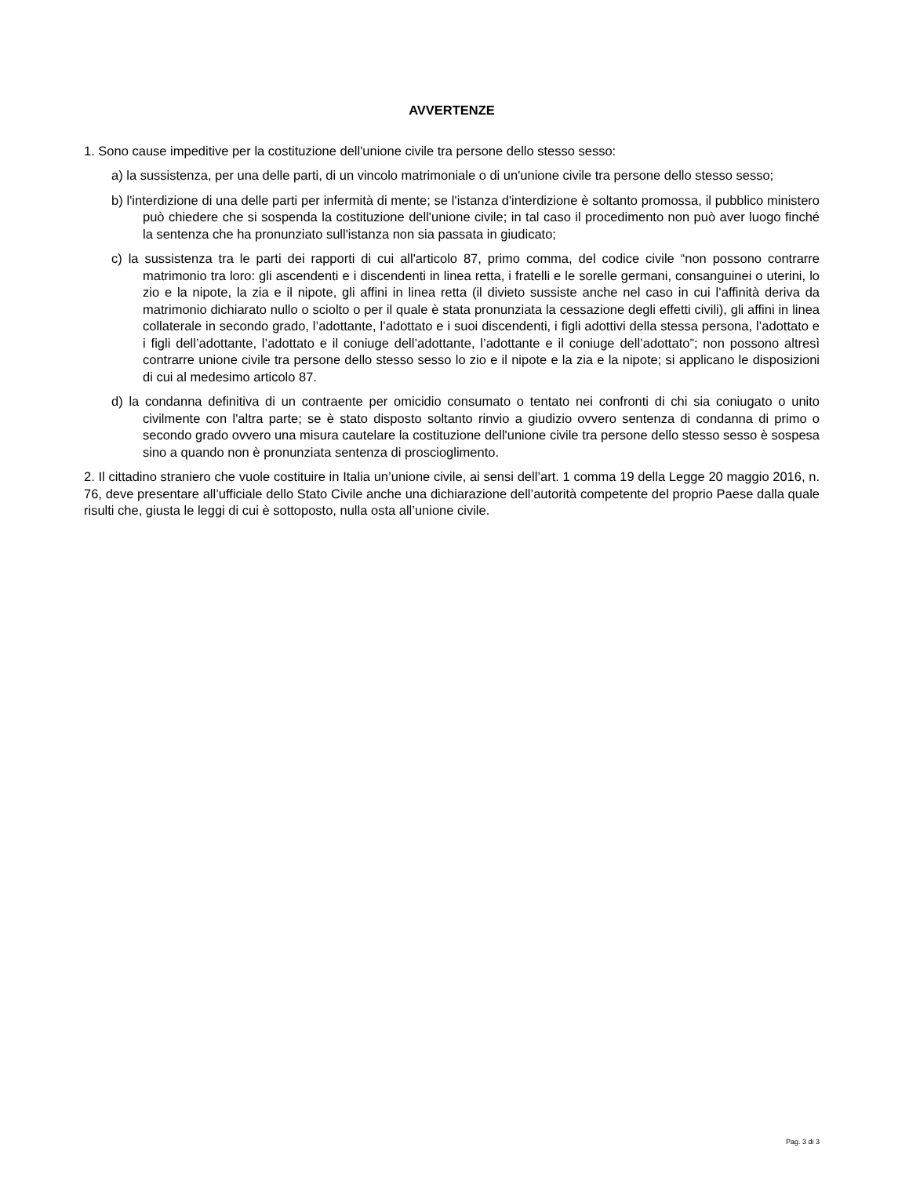AVVERTENZE
1. Sono cause impeditive per la costituzione dell'unione civile tra persone dello stesso sesso:
a) la sussistenza, per una delle parti, di un vincolo matrimoniale o di un'unione civile tra persone dello stesso sesso;
b) l'interdizione di una delle parti per infermità di mente; se l'istanza d'interdizione è soltanto promossa, il pubblico ministero può chiedere che si sospenda la costituzione dell'unione civile; in tal caso il procedimento non può aver luogo finché la sentenza che ha pronunziato sull'istanza non sia passata in giudicato;
c) la sussistenza tra le parti dei rapporti di cui all'articolo 87, primo comma, del codice civile “non possono contrarre matrimonio tra loro: gli ascendenti e i discendenti in linea retta, i fratelli e le sorelle germani, consanguinei o uterini, lo zio e la nipote, la zia e il nipote, gli affini in linea retta (il divieto sussiste anche nel caso in cui l’affinità deriva da matrimonio dichiarato nullo o sciolto o per il quale è stata pronunziata la cessazione degli effetti civili), gli affini in linea collaterale in secondo grado, l’adottante, l’adottato e i suoi discendenti, i figli adottivi della stessa persona, l’adottato e i figli dell’adottante, l’adottato e il coniuge dell’adottante, l’adottante e il coniuge dell’adottato”; non possono altresì contrarre unione civile tra persone dello stesso sesso lo zio e il nipote e la zia e la nipote; si applicano le disposizioni di cui al medesimo articolo 87.
d) la condanna definitiva di un contraente per omicidio consumato o tentato nei confronti di chi sia coniugato o unito civilmente con l'altra parte; se è stato disposto soltanto rinvio a giudizio ovvero sentenza di condanna di primo o secondo grado ovvero una misura cautelare la costituzione dell'unione civile tra persone dello stesso sesso è sospesa sino a quando non è pronunziata sentenza di proscioglimento.
2. Il cittadino straniero che vuole costituire in Italia un’unione civile, ai sensi dell’art. 1 comma 19 della Legge 20 maggio 2016, n. 76, deve presentare all’ufficiale dello Stato Civile anche una dichiarazione dell’autorità competente del proprio Paese dalla quale risulti che, giusta le leggi di cui è sottoposto, nulla osta all’unione civile.
Pag. 3 di 3